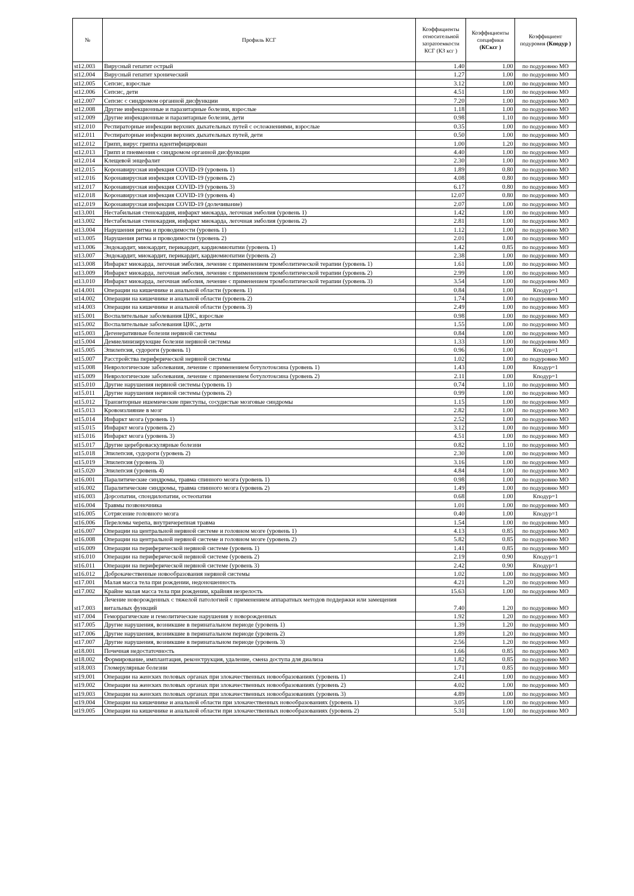| № | Профиль КСГ | Коэффициенты относительной затратоемкости КСГ (КЗ ксг ) | Коэффициенты специфики (КСксг ) | Коэффициент подуровня (Кподур ) |
| --- | --- | --- | --- | --- |
| st12.003 | Вирусный гепатит острый | 1.40 | 1.00 | по подуровню МО |
| st12.004 | Вирусный гепатит хронический | 1.27 | 1.00 | по подуровню МО |
| st12.005 | Сепсис, взрослые | 3.12 | 1.00 | по подуровню МО |
| st12.006 | Сепсис, дети | 4.51 | 1.00 | по подуровню МО |
| st12.007 | Сепсис с синдромом органной дисфункции | 7.20 | 1.00 | по подуровню МО |
| st12.008 | Другие инфекционные и паразитарные болезни, взрослые | 1.18 | 1.00 | по подуровню МО |
| st12.009 | Другие инфекционные и паразитарные болезни, дети | 0.98 | 1.10 | по подуровню МО |
| st12.010 | Респираторные инфекции верхних дыхательных путей с осложнениями, взрослые | 0.35 | 1.00 | по подуровню МО |
| st12.011 | Респираторные инфекции верхних дыхательных путей, дети | 0.50 | 1.00 | по подуровню МО |
| st12.012 | Грипп, вирус гриппа идентифицирован | 1.00 | 1.20 | по подуровню МО |
| st12.013 | Грипп и пневмония с синдромом органной дисфункции | 4.40 | 1.00 | по подуровню МО |
| st12.014 | Клещевой энцефалит | 2.30 | 1.00 | по подуровню МО |
| st12.015 | Коронавирусная инфекция COVID-19 (уровень 1) | 1.89 | 0.80 | по подуровню МО |
| st12.016 | Коронавирусная инфекция COVID-19 (уровень 2) | 4.08 | 0.80 | по подуровню МО |
| st12.017 | Коронавирусная инфекция COVID-19 (уровень 3) | 6.17 | 0.80 | по подуровню МО |
| st12.018 | Коронавирусная инфекция COVID-19 (уровень 4) | 12.07 | 0.80 | по подуровню МО |
| st12.019 | Коронавирусная инфекция COVID-19 (долечивание) | 2.07 | 1.00 | по подуровню МО |
| st13.001 | Нестабильная стенокардия, инфаркт миокарда, легочная эмболия (уровень 1) | 1.42 | 1.00 | по подуровню МО |
| st13.002 | Нестабильная стенокардия, инфаркт миокарда, легочная эмболия (уровень 2) | 2.81 | 1.00 | по подуровню МО |
| st13.004 | Нарушения ритма и проводимости (уровень 1) | 1.12 | 1.00 | по подуровню МО |
| st13.005 | Нарушения ритма и проводимости (уровень 2) | 2.01 | 1.00 | по подуровню МО |
| st13.006 | Эндокардит, миокардит, перикардит, кардиомиопатии (уровень 1) | 1.42 | 0.85 | по подуровню МО |
| st13.007 | Эндокардит, миокардит, перикардит, кардиомиопатии (уровень 2) | 2.38 | 1.00 | по подуровню МО |
| st13.008 | Инфаркт миокарда, легочная эмболия, лечение с применением тромболитической терапии (уровень 1) | 1.61 | 1.00 | по подуровню МО |
| st13.009 | Инфаркт миокарда, легочная эмболия, лечение с применением тромболитической терапии (уровень 2) | 2.99 | 1.00 | по подуровню МО |
| st13.010 | Инфаркт миокарда, легочная эмболия, лечение с применением тромболитической терапии (уровень 3) | 3.54 | 1.00 | по подуровню МО |
| st14.001 | Операции на кишечнике и анальной области (уровень 1) | 0.84 | 1.00 | Кподур=1 |
| st14.002 | Операции на кишечнике и анальной области (уровень 2) | 1.74 | 1.00 | по подуровню МО |
| st14.003 | Операции на кишечнике и анальной области (уровень 3) | 2.49 | 1.00 | по подуровню МО |
| st15.001 | Воспалительные заболевания ЦНС, взрослые | 0.98 | 1.00 | по подуровню МО |
| st15.002 | Воспалительные заболевания ЦНС, дети | 1.55 | 1.00 | по подуровню МО |
| st15.003 | Дегенеративные болезни нервной системы | 0.84 | 1.00 | по подуровню МО |
| st15.004 | Демиелинизирующие болезни нервной системы | 1.33 | 1.00 | по подуровню МО |
| st15.005 | Эпилепсия, судороги (уровень 1) | 0.96 | 1.00 | Кподур=1 |
| st15.007 | Расстройства периферической нервной системы | 1.02 | 1.00 | по подуровню МО |
| st15.008 | Неврологические заболевания, лечение с применением ботулотоксина (уровень 1) | 1.43 | 1.00 | Кподур=1 |
| st15.009 | Неврологические заболевания, лечение с применением ботулотоксина (уровень 2) | 2.11 | 1.00 | Кподур=1 |
| st15.010 | Другие нарушения нервной системы (уровень 1) | 0.74 | 1.10 | по подуровню МО |
| st15.011 | Другие нарушения нервной системы (уровень 2) | 0.99 | 1.00 | по подуровню МО |
| st15.012 | Транзиторные ишемические приступы, сосудистые мозговые синдромы | 1.15 | 1.00 | по подуровню МО |
| st15.013 | Кровоизлияние в мозг | 2.82 | 1.00 | по подуровню МО |
| st15.014 | Инфаркт мозга (уровень 1) | 2.52 | 1.00 | по подуровню МО |
| st15.015 | Инфаркт мозга (уровень 2) | 3.12 | 1.00 | по подуровню МО |
| st15.016 | Инфаркт мозга (уровень 3) | 4.51 | 1.00 | по подуровню МО |
| st15.017 | Другие цереброваскулярные болезни | 0.82 | 1.10 | по подуровню МО |
| st15.018 | Эпилепсия, судороги (уровень 2) | 2.30 | 1.00 | по подуровню МО |
| st15.019 | Эпилепсия (уровень 3) | 3.16 | 1.00 | по подуровню МО |
| st15.020 | Эпилепсия (уровень 4) | 4.84 | 1.00 | по подуровню МО |
| st16.001 | Паралитические синдромы, травма спинного мозга (уровень 1) | 0.98 | 1.00 | по подуровню МО |
| st16.002 | Паралитические синдромы, травма спинного мозга (уровень 2) | 1.49 | 1.00 | по подуровню МО |
| st16.003 | Дорсопатии, спондилопатии, остеопатии | 0.68 | 1.00 | Кподур=1 |
| st16.004 | Травмы позвоночника | 1.01 | 1.00 | по подуровню МО |
| st16.005 | Сотрясение головного мозга | 0.40 | 1.00 | Кподур=1 |
| st16.006 | Переломы черепа, внутричерепная травма | 1.54 | 1.00 | по подуровню МО |
| st16.007 | Операции на центральной нервной системе и головном мозге (уровень 1) | 4.13 | 0.85 | по подуровню МО |
| st16.008 | Операции на центральной нервной системе и головном мозге (уровень 2) | 5.82 | 0.85 | по подуровню МО |
| st16.009 | Операции на периферической нервной системе (уровень 1) | 1.41 | 0.85 | по подуровню МО |
| st16.010 | Операции на периферической нервной системе (уровень 2) | 2.19 | 0.90 | Кподур=1 |
| st16.011 | Операции на периферической нервной системе (уровень 3) | 2.42 | 0.90 | Кподур=1 |
| st16.012 | Доброкачественные новообразования нервной системы | 1.02 | 1.00 | по подуровню МО |
| st17.001 | Малая масса тела при рождении, недоношенность | 4.21 | 1.20 | по подуровню МО |
| st17.002 | Крайне малая масса тела при рождении, крайняя незрелость | 15.63 | 1.00 | по подуровню МО |
| st17.003 | Лечение новорожденных с тяжелой патологией с применением аппаратных методов поддержки или замещения витальных функций | 7.40 | 1.20 | по подуровню МО |
| st17.004 | Геморрагические и гемолитические нарушения у новорожденных | 1.92 | 1.20 | по подуровню МО |
| st17.005 | Другие нарушения, возникшие в перинатальном периоде (уровень 1) | 1.39 | 1.20 | по подуровню МО |
| st17.006 | Другие нарушения, возникшие в перинатальном периоде (уровень 2) | 1.89 | 1.20 | по подуровню МО |
| st17.007 | Другие нарушения, возникшие в перинатальном периоде (уровень 3) | 2.56 | 1.20 | по подуровню МО |
| st18.001 | Почечная недостаточность | 1.66 | 0.85 | по подуровню МО |
| st18.002 | Формирование, имплантация, реконструкция, удаление, смена доступа для диализа | 1.82 | 0.85 | по подуровню МО |
| st18.003 | Гломерулярные болезни | 1.71 | 0.85 | по подуровню МО |
| st19.001 | Операции на женских половых органах при злокачественных новообразованиях (уровень 1) | 2.41 | 1.00 | по подуровню МО |
| st19.002 | Операции на женских половых органах при злокачественных новообразованиях (уровень 2) | 4.02 | 1.00 | по подуровню МО |
| st19.003 | Операции на женских половых органах при злокачественных новообразованиях (уровень 3) | 4.89 | 1.00 | по подуровню МО |
| st19.004 | Операции на кишечнике и анальной области при злокачественных новообразованиях (уровень 1) | 3.05 | 1.00 | по подуровню МО |
| st19.005 | Операции на кишечнике и анальной области при злокачественных новообразованиях (уровень 2) | 5.31 | 1.00 | по подуровню МО |